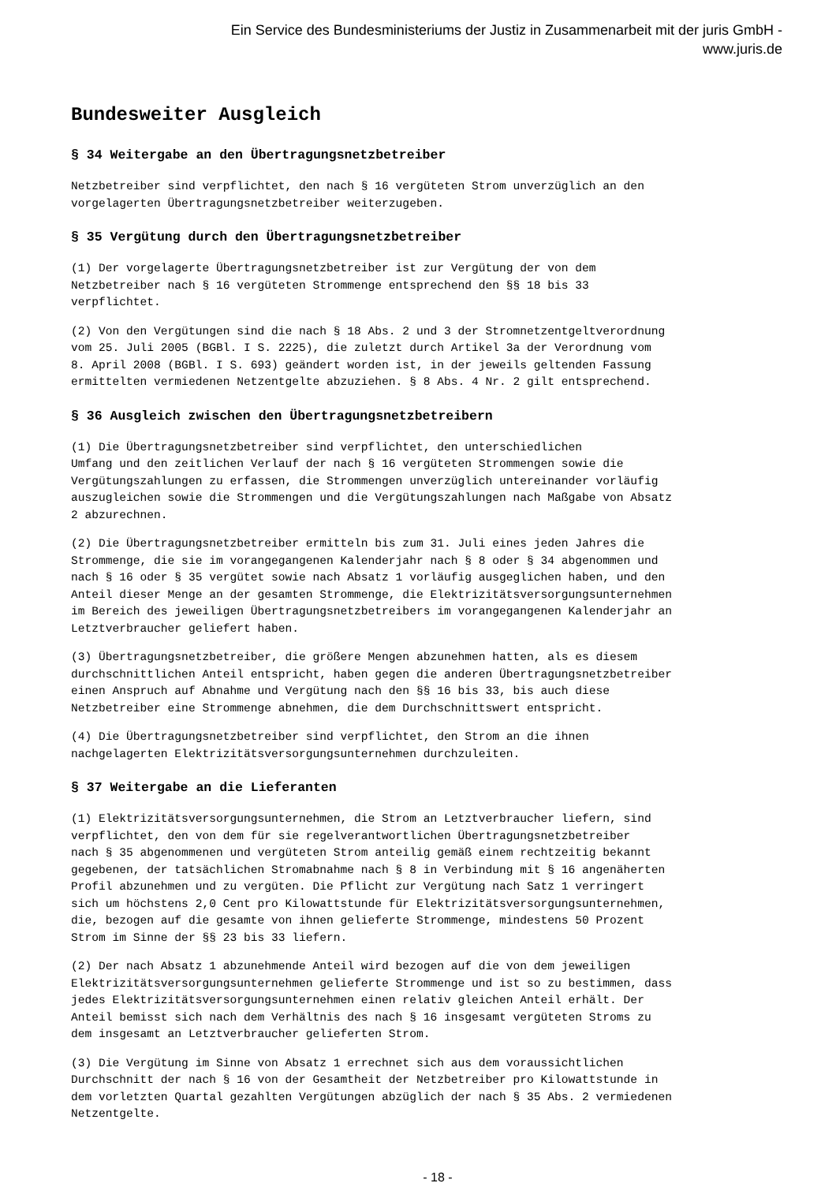Ein Service des Bundesministeriums der Justiz in Zusammenarbeit mit der juris GmbH -
www.juris.de
Bundesweiter Ausgleich
§ 34 Weitergabe an den Übertragungsnetzbetreiber
Netzbetreiber sind verpflichtet, den nach § 16 vergüteten Strom unverzüglich an den vorgelagerten Übertragungsnetzbetreiber weiterzugeben.
§ 35 Vergütung durch den Übertragungsnetzbetreiber
(1) Der vorgelagerte Übertragungsnetzbetreiber ist zur Vergütung der von dem Netzbetreiber nach § 16 vergüteten Strommenge entsprechend den §§ 18 bis 33 verpflichtet.
(2) Von den Vergütungen sind die nach § 18 Abs. 2 und 3 der Stromnetzentgeltverordnung vom 25. Juli 2005 (BGBl. I S. 2225), die zuletzt durch Artikel 3a der Verordnung vom 8. April 2008 (BGBl. I S. 693) geändert worden ist, in der jeweils geltenden Fassung ermittelten vermiedenen Netzentgelte abzuziehen. § 8 Abs. 4 Nr. 2 gilt entsprechend.
§ 36 Ausgleich zwischen den Übertragungsnetzbetreibern
(1) Die Übertragungsnetzbetreiber sind verpflichtet, den unterschiedlichen Umfang und den zeitlichen Verlauf der nach § 16 vergüteten Strommengen sowie die Vergütungszahlungen zu erfassen, die Strommengen unverzüglich untereinander vorläufig auszugleichen sowie die Strommengen und die Vergütungszahlungen nach Maßgabe von Absatz 2 abzurechnen.
(2) Die Übertragungsnetzbetreiber ermitteln bis zum 31. Juli eines jeden Jahres die Strommenge, die sie im vorangegangenen Kalenderjahr nach § 8 oder § 34 abgenommen und nach § 16 oder § 35 vergütet sowie nach Absatz 1 vorläufig ausgeglichen haben, und den Anteil dieser Menge an der gesamten Strommenge, die Elektrizitätsversorgungsunternehmen im Bereich des jeweiligen Übertragungsnetzbetreibers im vorangegangenen Kalenderjahr an Letztverbraucher geliefert haben.
(3) Übertragungsnetzbetreiber, die größere Mengen abzunehmen hatten, als es diesem durchschnittlichen Anteil entspricht, haben gegen die anderen Übertragungsnetzbetreiber einen Anspruch auf Abnahme und Vergütung nach den §§ 16 bis 33, bis auch diese Netzbetreiber eine Strommenge abnehmen, die dem Durchschnittswert entspricht.
(4) Die Übertragungsnetzbetreiber sind verpflichtet, den Strom an die ihnen nachgelagerten Elektrizitätsversorgungsunternehmen durchzuleiten.
§ 37 Weitergabe an die Lieferanten
(1) Elektrizitätsversorgungsunternehmen, die Strom an Letztverbraucher liefern, sind verpflichtet, den von dem für sie regelverantwortlichen Übertragungsnetzbetreiber nach § 35 abgenommenen und vergüteten Strom anteilig gemäß einem rechtzeitig bekannt gegebenen, der tatsächlichen Stromabnahme nach § 8 in Verbindung mit § 16 angenäherten Profil abzunehmen und zu vergüten. Die Pflicht zur Vergütung nach Satz 1 verringert sich um höchstens 2,0 Cent pro Kilowattstunde für Elektrizitätsversorgungsunternehmen, die, bezogen auf die gesamte von ihnen gelieferte Strommenge, mindestens 50 Prozent Strom im Sinne der §§ 23 bis 33 liefern.
(2) Der nach Absatz 1 abzunehmende Anteil wird bezogen auf die von dem jeweiligen Elektrizitätsversorgungsunternehmen gelieferte Strommenge und ist so zu bestimmen, dass jedes Elektrizitätsversorgungsunternehmen einen relativ gleichen Anteil erhält. Der Anteil bemisst sich nach dem Verhältnis des nach § 16 insgesamt vergüteten Stroms zu dem insgesamt an Letztverbraucher gelieferten Strom.
(3) Die Vergütung im Sinne von Absatz 1 errechnet sich aus dem voraussichtlichen Durchschnitt der nach § 16 von der Gesamtheit der Netzbetreiber pro Kilowattstunde in dem vorletzten Quartal gezahlten Vergütungen abzüglich der nach § 35 Abs. 2 vermiedenen Netzentgelte.
- 18 -